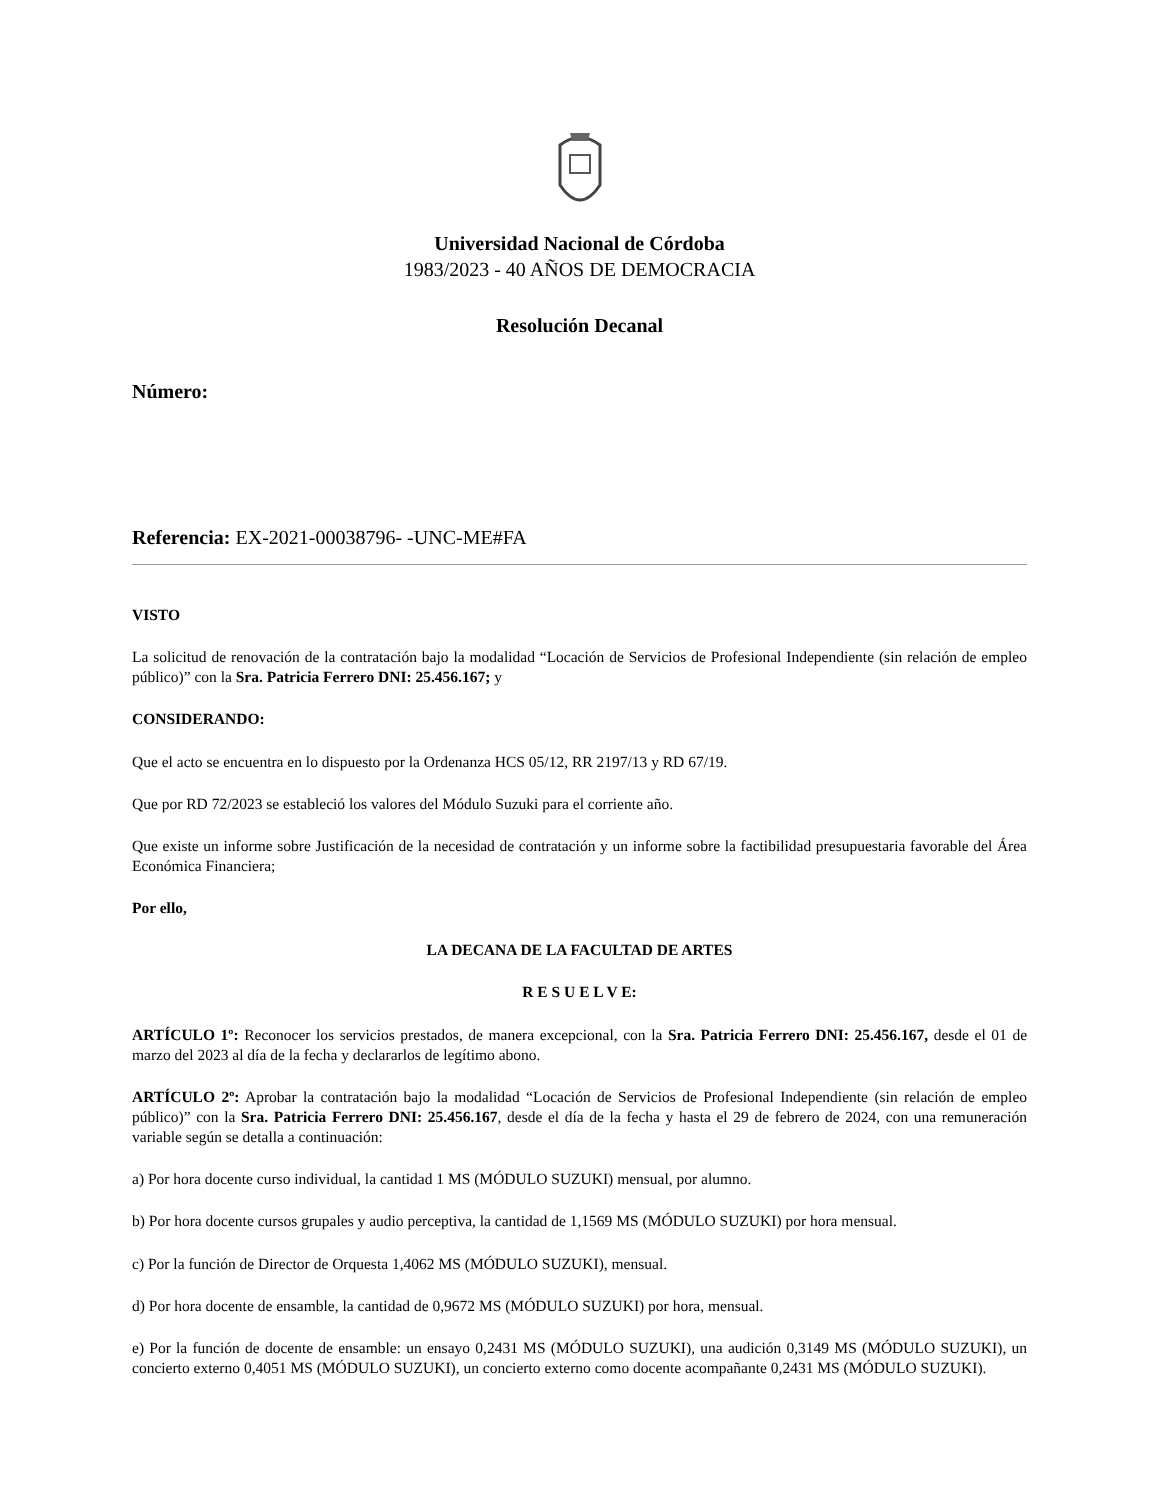Universidad Nacional de Córdoba
1983/2023 - 40 AÑOS DE DEMOCRACIA
Resolución Decanal
Número:
Referencia: EX-2021-00038796- -UNC-ME#FA
VISTO
La solicitud de renovación de la contratación bajo la modalidad “Locación de Servicios de Profesional Independiente (sin relación de empleo público)” con la Sra. Patricia Ferrero DNI: 25.456.167; y
CONSIDERANDO:
Que el acto se encuentra en lo dispuesto por la Ordenanza HCS 05/12, RR 2197/13 y RD 67/19.
Que por RD 72/2023 se estableció los valores del Módulo Suzuki para el corriente año.
Que existe un informe sobre Justificación de la necesidad de contratación y un informe sobre la factibilidad presupuestaria favorable del Área Económica Financiera;
Por ello,
LA DECANA DE LA FACULTAD DE ARTES
R E S U E L V E:
ARTÍCULO 1º: Reconocer los servicios prestados, de manera excepcional, con la Sra. Patricia Ferrero DNI: 25.456.167, desde el 01 de marzo del 2023 al día de la fecha y declararlos de legítimo abono.
ARTÍCULO 2º: Aprobar la contratación bajo la modalidad “Locación de Servicios de Profesional Independiente (sin relación de empleo público)” con la Sra. Patricia Ferrero DNI: 25.456.167, desde el día de la fecha y hasta el 29 de febrero de 2024, con una remuneración variable según se detalla a continuación:
a) Por hora docente curso individual, la cantidad 1 MS (MÓDULO SUZUKI) mensual, por alumno.
b) Por hora docente cursos grupales y audio perceptiva, la cantidad de 1,1569 MS (MÓDULO SUZUKI) por hora mensual.
c) Por la función de Director de Orquesta 1,4062 MS (MÓDULO SUZUKI), mensual.
d) Por hora docente de ensamble, la cantidad de 0,9672 MS (MÓDULO SUZUKI) por hora, mensual.
e) Por la función de docente de ensamble: un ensayo 0,2431 MS (MÓDULO SUZUKI), una audición 0,3149 MS (MÓDULO SUZUKI), un concierto externo 0,4051 MS (MÓDULO SUZUKI), un concierto externo como docente acompañante 0,2431 MS (MÓDULO SUZUKI).